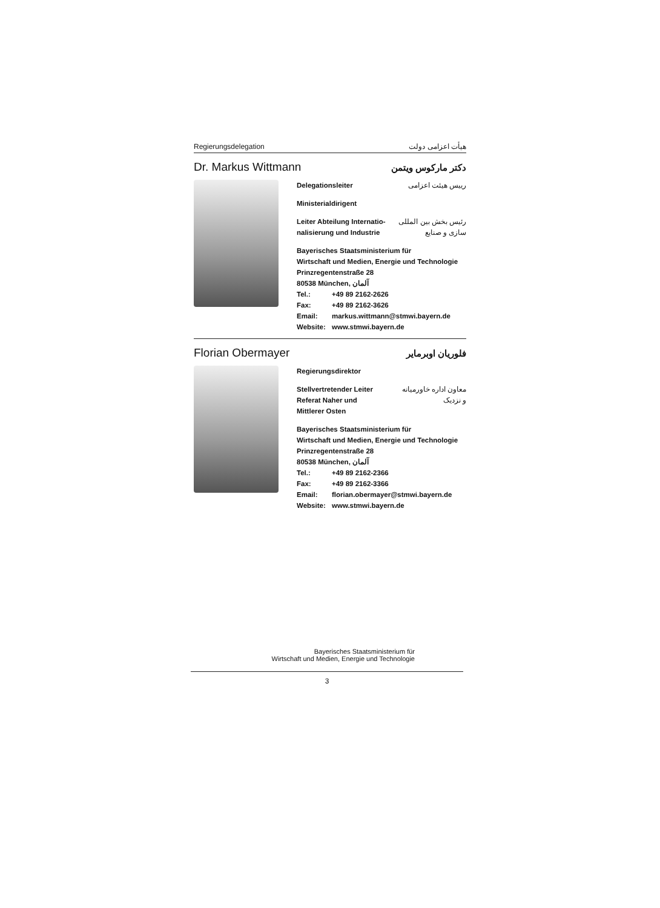Regierungsdelegation هیأت اعزامی دولت
Dr. Markus Wittmann دکتر مارکوس ویتمن
Delegationsleiter رییس هیئت اعزامی
Ministerialdirigent
Leiter Abteilung Internatio-
nalisierung und Industrie رئیس بخش بین المللی
سازی و صنایع
Bayerisches Staatsministerium für
Wirtschaft und Medien, Energie und Technologie
Prinzregentenstraße 28
80538 München, آلمان
Tel.: +49 89 2162-2626
Fax: +49 89 2162-3626
Email: markus.wittmann@stmwi.bayern.de
Website: www.stmwi.bayern.de
Florian Obermayer فلوریان اوبرمایر
Regierungsdirektor
Stellvertretender Leiter
Referat Naher und
Mittlerer Osten معاون اداره خاورمیانه
و نزدیک
Bayerisches Staatsministerium für
Wirtschaft und Medien, Energie und Technologie
Prinzregentenstraße 28
80538 München, آلمان
Tel.: +49 89 2162-2366
Fax: +49 89 2162-3366
Email: florian.obermayer@stmwi.bayern.de
Website: www.stmwi.bayern.de
Bayerisches Staatsministerium für
Wirtschaft und Medien, Energie und Technologie
3